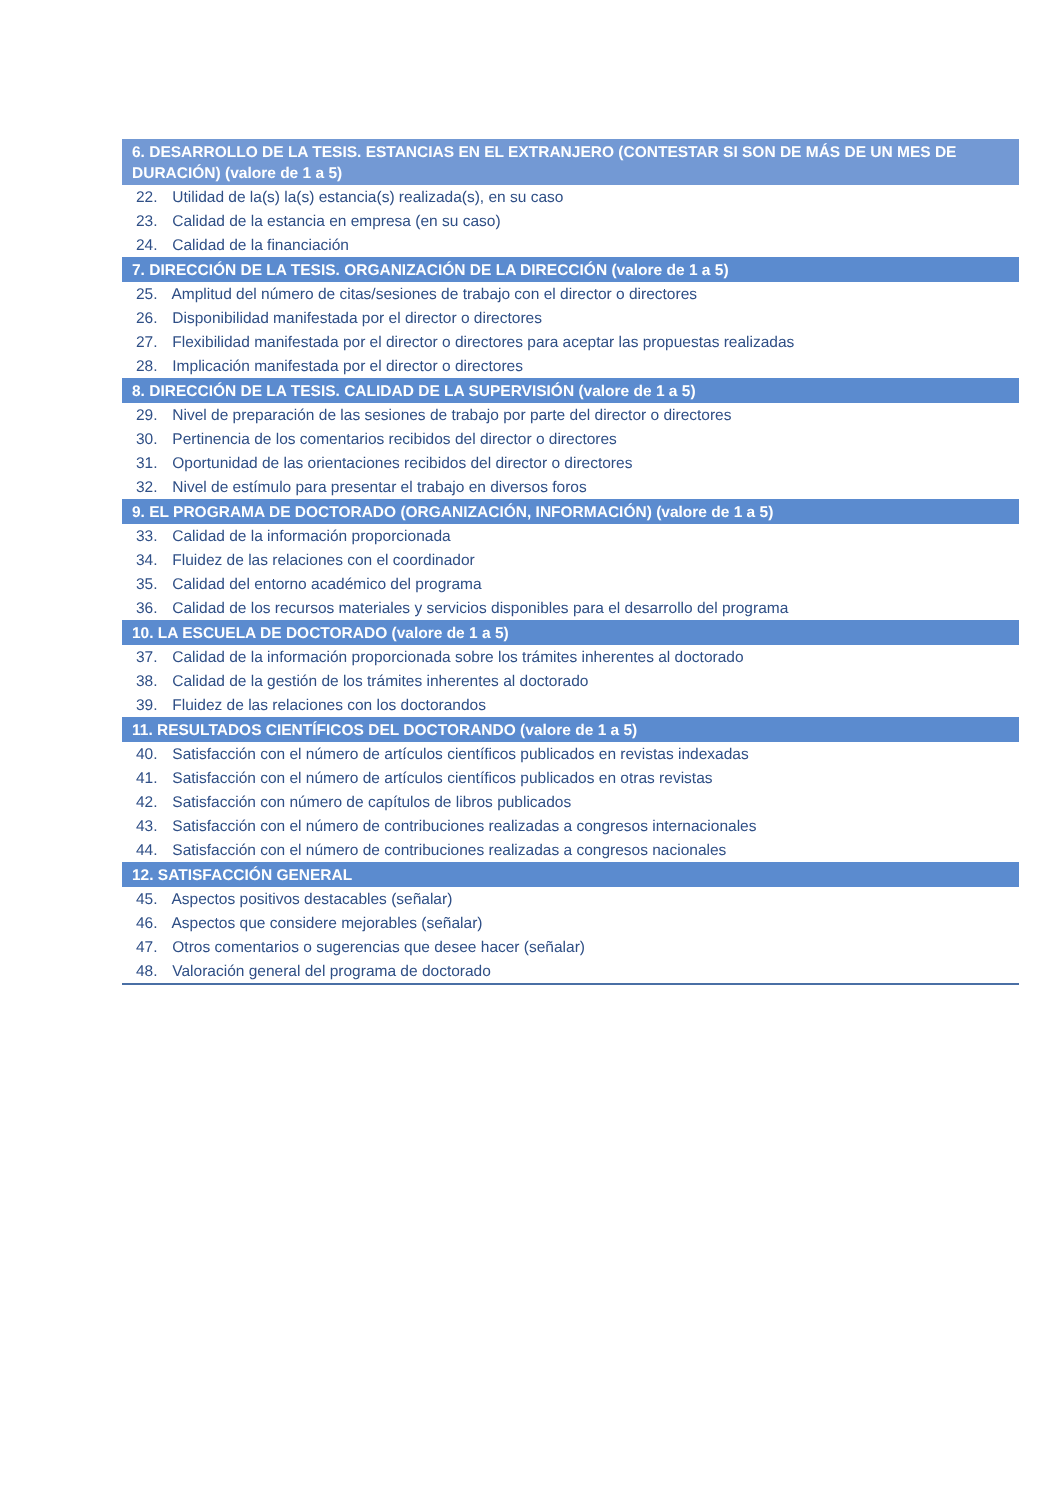| 6. DESARROLLO DE LA TESIS. ESTANCIAS EN EL EXTRANJERO (CONTESTAR SI SON DE MÁS DE UN MES DE DURACIÓN) (valore de 1 a 5) |
| --- |
| 22. Utilidad de la(s) la(s) estancia(s) realizada(s), en su caso |
| 23. Calidad de la estancia en empresa (en su caso) |
| 24. Calidad de la financiación |
| 7. DIRECCIÓN DE LA TESIS. ORGANIZACIÓN DE LA DIRECCIÓN (valore de 1 a 5) |
| 25. Amplitud del número de citas/sesiones de trabajo con el director o directores |
| 26. Disponibilidad manifestada por el director o directores |
| 27. Flexibilidad manifestada por el director o directores para aceptar las propuestas realizadas |
| 28. Implicación manifestada por el director o directores |
| 8. DIRECCIÓN DE LA TESIS. CALIDAD DE LA SUPERVISIÓN (valore de 1 a 5) |
| 29. Nivel de preparación de las sesiones de trabajo por parte del director o directores |
| 30. Pertinencia de los comentarios recibidos del director o directores |
| 31. Oportunidad de las orientaciones recibidos del director o directores |
| 32. Nivel de estímulo para presentar el trabajo en diversos foros |
| 9. EL PROGRAMA DE DOCTORADO (ORGANIZACIÓN, INFORMACIÓN) (valore de 1 a 5) |
| 33. Calidad de la información proporcionada |
| 34. Fluidez de las relaciones con el coordinador |
| 35. Calidad del entorno académico del programa |
| 36. Calidad de los recursos materiales y servicios disponibles para el desarrollo del programa |
| 10. LA ESCUELA DE DOCTORADO (valore de 1 a 5) |
| 37. Calidad de la información proporcionada sobre los trámites inherentes al doctorado |
| 38. Calidad de la gestión de los trámites inherentes al doctorado |
| 39. Fluidez de las relaciones con los doctorandos |
| 11. RESULTADOS CIENTÍFICOS DEL DOCTORANDO (valore de 1 a 5) |
| 40. Satisfacción con el número de artículos científicos publicados en revistas indexadas |
| 41. Satisfacción con el número de artículos científicos publicados en otras revistas |
| 42. Satisfacción con número de capítulos de libros publicados |
| 43. Satisfacción con el número de contribuciones realizadas a congresos internacionales |
| 44. Satisfacción con el número de contribuciones realizadas a congresos nacionales |
| 12. SATISFACCIÓN GENERAL |
| 45. Aspectos positivos destacables (señalar) |
| 46. Aspectos que considere mejorables (señalar) |
| 47. Otros comentarios o sugerencias que desee hacer (señalar) |
| 48. Valoración general del programa de doctorado |